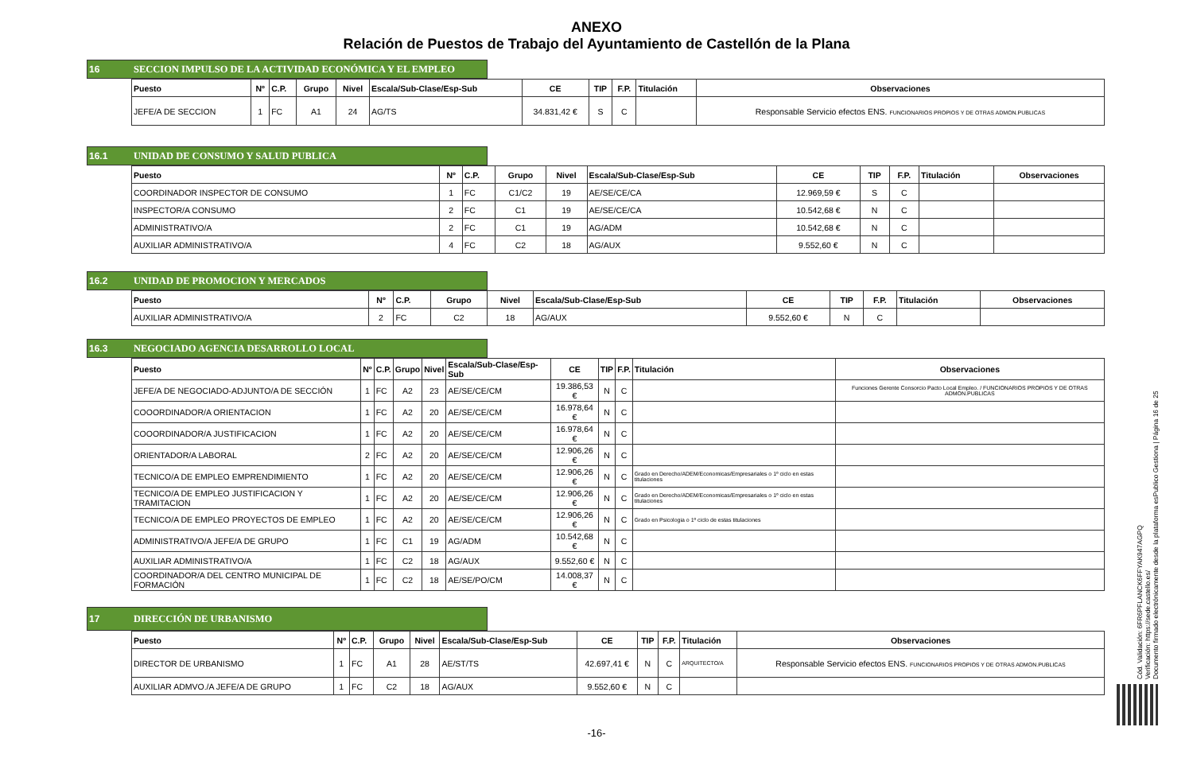ANEXO
Relación de Puestos de Trabajo del Ayuntamiento de Castellón de la Plana
16 SECCION IMPULSO DE LA ACTIVIDAD ECONÓMICA Y EL EMPLEO
| Puesto | Nº | C.P. | Grupo | Nivel | Escala/Sub-Clase/Esp-Sub | CE | TIP | F.P. | Titulación | Observaciones |
| --- | --- | --- | --- | --- | --- | --- | --- | --- | --- | --- |
| JEFE/A DE SECCION | 1 | FC | A1 | 24 | AG/TS | 34.831,42 € | S | C | | Responsable Servicio efectos ENS. FUNCIONARIOS PROPIOS Y DE OTRAS ADMON.PUBLICAS |
16.1 UNIDAD DE CONSUMO Y SALUD PUBLICA
| Puesto | Nº | C.P. | Grupo | Nivel | Escala/Sub-Clase/Esp-Sub | CE | TIP | F.P. | Titulación | Observaciones |
| --- | --- | --- | --- | --- | --- | --- | --- | --- | --- | --- |
| COORDINADOR INSPECTOR DE CONSUMO | 1 | FC | C1/C2 | 19 | AE/SE/CE/CA | 12.969,59 € | S | C | | |
| INSPECTOR/A CONSUMO | 2 | FC | C1 | 19 | AE/SE/CE/CA | 10.542,68 € | N | C | | |
| ADMINISTRATIVO/A | 2 | FC | C1 | 19 | AG/ADM | 10.542,68 € | N | C | | |
| AUXILIAR ADMINISTRATIVO/A | 4 | FC | C2 | 18 | AG/AUX | 9.552,60 € | N | C | | |
16.2 UNIDAD DE PROMOCION Y MERCADOS
| Puesto | Nº | C.P. | Grupo | Nivel | Escala/Sub-Clase/Esp-Sub | CE | TIP | F.P. | Titulación | Observaciones |
| --- | --- | --- | --- | --- | --- | --- | --- | --- | --- | --- |
| AUXILIAR ADMINISTRATIVO/A | 2 | FC | C2 | 18 | AG/AUX | 9.552,60 € | N | C | | |
16.3 NEGOCIADO AGENCIA DESARROLLO LOCAL
| Puesto | Nº | C.P. | Grupo | Nivel | Escala/Sub-Clase/Esp-Sub | CE | TIP | F.P. | Titulación | Observaciones |
| --- | --- | --- | --- | --- | --- | --- | --- | --- | --- | --- |
| JEFE/A DE NEGOCIADO-ADJUNTO/A DE SECCIÓN | 1 | FC | A2 | 23 | AE/SE/CE/CM | 19.386,53 € | N | C | | Funciones Gerente Consorcio Pacto Local Empleo. / FUNCIONARIOS PROPIOS Y DE OTRAS ADMON.PUBLICAS |
| COOORDINADOR/A ORIENTACION | 1 | FC | A2 | 20 | AE/SE/CE/CM | 16.978,64 € | N | C | | |
| COOORDINADOR/A JUSTIFICACION | 1 | FC | A2 | 20 | AE/SE/CE/CM | 16.978,64 € | N | C | | |
| ORIENTADOR/A LABORAL | 2 | FC | A2 | 20 | AE/SE/CE/CM | 12.906,26 € | N | C | | |
| TECNICO/A DE EMPLEO EMPRENDIMIENTO | 1 | FC | A2 | 20 | AE/SE/CE/CM | 12.906,26 € | N | C | Grado en Derecho/ADEM/Economicas/Empresariales o 1º ciclo en estas titulaciones | |
| TECNICO/A DE EMPLEO JUSTIFICACION Y TRAMITACION | 1 | FC | A2 | 20 | AE/SE/CE/CM | 12.906,26 € | N | C | Grado en Derecho/ADEM/Economicas/Empresariales o 1º ciclo en estas titulaciones | |
| TECNICO/A DE EMPLEO PROYECTOS DE EMPLEO | 1 | FC | A2 | 20 | AE/SE/CE/CM | 12.906,26 € | N | C | Grado en Psicologia o 1º ciclo de estas titulaciones | |
| ADMINISTRATIVO/A JEFE/A DE GRUPO | 1 | FC | C1 | 19 | AG/ADM | 10.542,68 € | N | C | | |
| AUXILIAR ADMINISTRATIVO/A | 1 | FC | C2 | 18 | AG/AUX | 9.552,60 € | N | C | | |
| COORDINADOR/A DEL CENTRO MUNICIPAL DE FORMACIÓN | 1 | FC | C2 | 18 | AE/SE/PO/CM | 14.008,37 € | N | C | | |
17 DIRECCIÓN DE URBANISMO
| Puesto | Nº | C.P. | Grupo | Nivel | Escala/Sub-Clase/Esp-Sub | CE | TIP | F.P. | Titulación | Observaciones |
| --- | --- | --- | --- | --- | --- | --- | --- | --- | --- | --- |
| DIRECTOR DE URBANISMO | 1 | FC | A1 | 28 | AE/ST/TS | 42.697,41 € | N | C | ARQUITECTO/A | Responsable Servicio efectos ENS. FUNCIONARIOS PROPIOS Y DE OTRAS ADMON.PUBLICAS |
| AUXILIAR ADMVO./A JEFE/A DE GRUPO | 1 | FC | C2 | 18 | AG/AUX | 9.552,60 € | N | C | | |
Cód. Validación: 6FR6PFLANCK6FFYAK947AGPQ
Verificación: https://sede.castello.es/
Documento firmado electrónicamente desde la plataforma esPublico Gestiona | Página 16 de 25
-16-